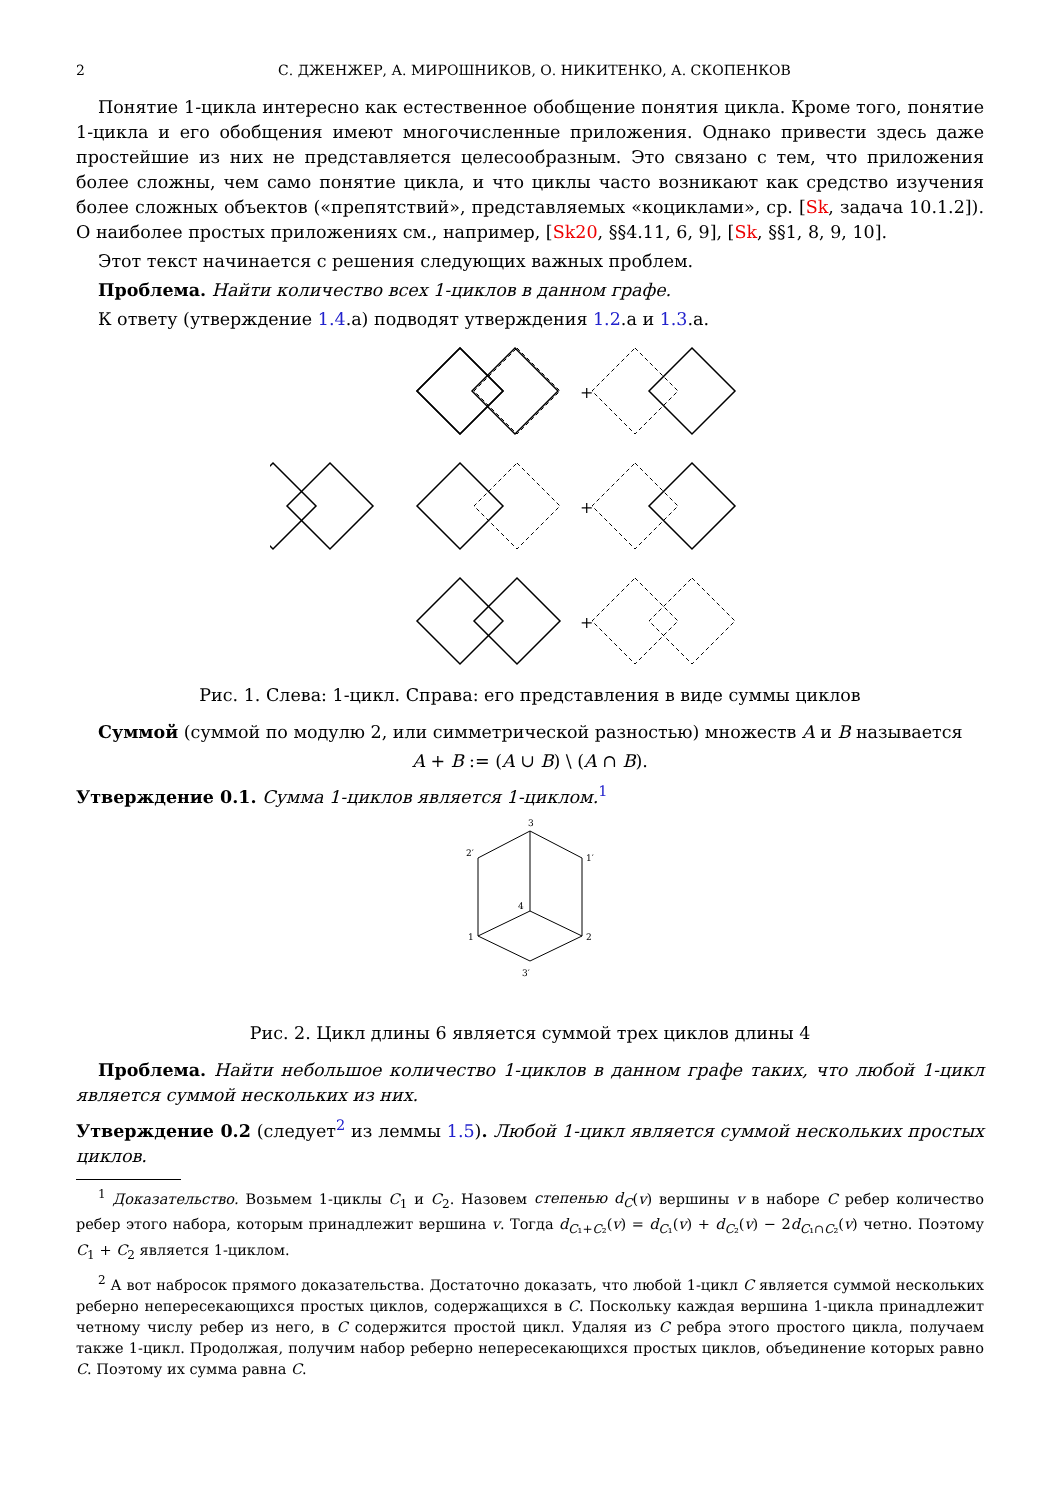2 С. ДЖЕНЖЕР, А. МИРОШНИКОВ, О. НИКИТЕНКО, А. СКОПЕНКОВ
Понятие 1-цикла интересно как естественное обобщение понятия цикла. Кроме того, понятие 1-цикла и его обобщения имеют многочисленные приложения. Однако привести здесь даже простейшие из них не представляется целесообразным. Это связано с тем, что приложения более сложны, чем само понятие цикла, и что циклы часто возникают как средство изучения более сложных объектов («препятствий», представляемых «коциклами», ср. [Sk, задача 10.1.2]). О наиболее простых приложениях см., например, [Sk20, §§4.11, 6, 9], [Sk, §§1, 8, 9, 10].
Этот текст начинается с решения следующих важных проблем.
Проблема. Найти количество всех 1-циклов в данном графе.
К ответу (утверждение 1.4.a) подводят утверждения 1.2.a и 1.3.a.
+
+
+
Рис. 1. Слева: 1-цикл. Справа: его представления в виде суммы циклов
Суммой (суммой по модулю 2, или симметрической разностью) множеств A и B называется
A + B := (A ∪ B) \ (A ∩ B).
Утверждение 0.1. Сумма 1-циклов является 1-циклом.<sup>1</sup>
3
1′
2′
4
1
2
3′
Рис. 2. Цикл длины 6 является суммой трех циклов длины 4
Проблема. Найти небольшое количество 1-циклов в данном графе таких, что любой 1-цикл является суммой нескольких из них.
Утверждение 0.2 (следует<sup>2</sup> из леммы 1.5). Любой 1-цикл является суммой нескольких простых циклов.
<sup>1</sup> Доказательство. Возьмем 1-циклы C<sub>1</sub> и C<sub>2</sub>. Назовем степенью d<sub>C</sub>(v) вершины v в наборе C ребер количество ребер этого набора, которым принадлежит вершина v. Тогда d<sub>C₁+C₂</sub>(v) = d<sub>C₁</sub>(v) + d<sub>C₂</sub>(v) − 2d<sub>C₁∩C₂</sub>(v) четно. Поэтому C<sub>1</sub> + C<sub>2</sub> является 1-циклом.
<sup>2</sup> А вот набросок прямого доказательства. Достаточно доказать, что любой 1-цикл C является суммой нескольких реберно непересекающихся простых циклов, содержащихся в C. Поскольку каждая вершина 1-цикла принадлежит четному числу ребер из него, в C содержится простой цикл. Удаляя из C ребра этого простого цикла, получаем также 1-цикл. Продолжая, получим набор реберно непересекающихся простых циклов, объединение которых равно C. Поэтому их сумма равна C.